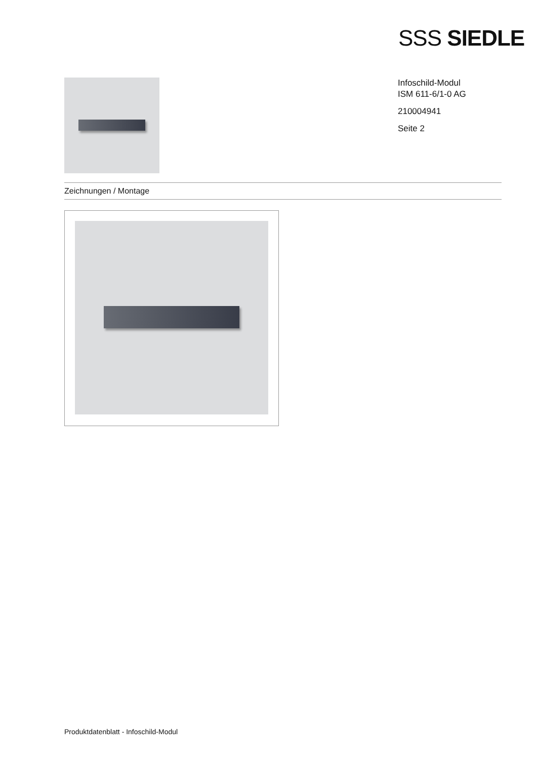SSS SIEDLE
Infoschild-Modul
ISM 611-6/1-0 AG
210004941
Seite 2
Zeichnungen / Montage
Produktdatenblatt - Infoschild-Modul